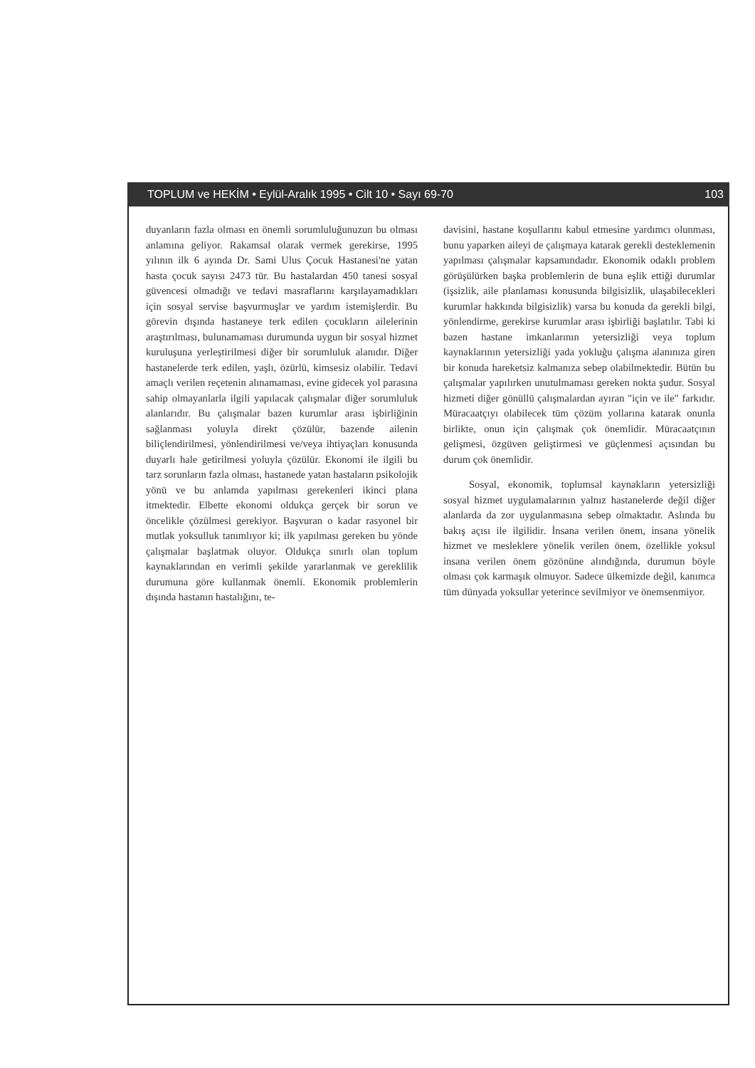TOPLUM ve HEKİM • Eylül-Aralık 1995 • Cilt 10 • Sayı 69-70 103
duyanların fazla olması en önemli sorumluluğunuzun bu olması anlamına geliyor. Rakamsal olarak vermek gerekirse, 1995 yılının ilk 6 ayında Dr. Sami Ulus Çocuk Hastanesi'ne yatan hasta çocuk sayısı 2473 tür. Bu hastalardan 450 tanesi sosyal güvencesi olmadığı ve tedavi masraflarını karşılayamadıkları için sosyal servise başvurmuşlar ve yardım istemişlerdir. Bu görevin dışında hastaneye terk edilen çocukların ailelerinin araştırılması, bulunamaması durumunda uygun bir sosyal hizmet kuruluşuna yerleştirilmesi diğer bir sorumluluk alanıdır. Diğer hastanelerde terk edilen, yaşlı, özürlü, kimsesiz olabilir. Tedavi amaçlı verilen reçetenin alınamaması, evine gidecek yol parasına sahip olmayanlarla ilgili yapılacak çalışmalar diğer sorumluluk alanlarıdır. Bu çalışmalar bazen kurumlar arası işbirliğinin sağlanması yoluyla direkt çözülür, bazende ailenin biliçlendirilmesi, yönlendirilmesi ve/veya ihtiyaçları konusunda duyarlı hale getirilmesi yoluyla çözülür. Ekonomi ile ilgili bu tarz sorunların fazla olması, hastanede yatan hastaların psikolojik yönü ve bu anlamda yapılması gerekenleri ikinci plana itmektedir. Elbette ekonomi oldukça gerçek bir sorun ve öncelikle çözülmesi gerekiyor. Başvuran o kadar rasyonel bir mutlak yoksulluk tanımlıyor ki; ilk yapılması gereken bu yönde çalışmalar başlatmak oluyor. Oldukça sınırlı olan toplum kaynaklarından en verimli şekilde yararlanmak ve gereklilik durumuna göre kullanmak önemli. Ekonomik problemlerin dışında hastanın hastalığını, te-
davisini, hastane koşullarını kabul etmesine yardımcı olunması, bunu yaparken aileyi de çalışmaya katarak gerekli desteklemenin yapılması çalışmalar kapsamındadır. Ekonomik odaklı problem görüşülürken başka problemlerin de buna eşlik ettiği durumlar (işsizlik, aile planlaması konusunda bilgisizlik, ulaşabilecekleri kurumlar hakkında bilgisizlik) varsa bu konuda da gerekli bilgi, yönlendirme, gerekirse kurumlar arası işbirliği başlatılır. Tabi ki bazen hastane imkanlarının yetersizliği veya toplum kaynaklarının yetersizliği yada yokluğu çalışma alanınıza giren bir konuda hareketsiz kalmanıza sebep olabilmektedir. Bütün bu çalışmalar yapılırken unutulmaması gereken nokta şudur. Sosyal hizmeti diğer gönüllü çalışmalardan ayıran "için ve ile" farkıdır. Müracaatçıyı olabilecek tüm çözüm yollarına katarak onunla birlikte, onun için çalışmak çok önemlidir. Müracaatçının gelişmesi, özgüven geliştirmesi ve güçlenmesi açısından bu durum çok önemlidir.
Sosyal, ekonomik, toplumsal kaynakların yetersizliği sosyal hizmet uygulamalarının yalnız hastanelerde değil diğer alanlarda da zor uygulanmasına sebep olmaktadır. Aslında bu bakış açısı ile ilgilidir. İnsana verilen önem, insana yönelik hizmet ve mesleklere yönelik verilen önem, özellikle yoksul insana verilen önem gözönüne alındığında, durumun böyle olması çok karmaşık olmuyor. Sadece ülkemizde değil, kanımca tüm dünyada yoksullar yeterince sevilmiyor ve önemsenmiyor.